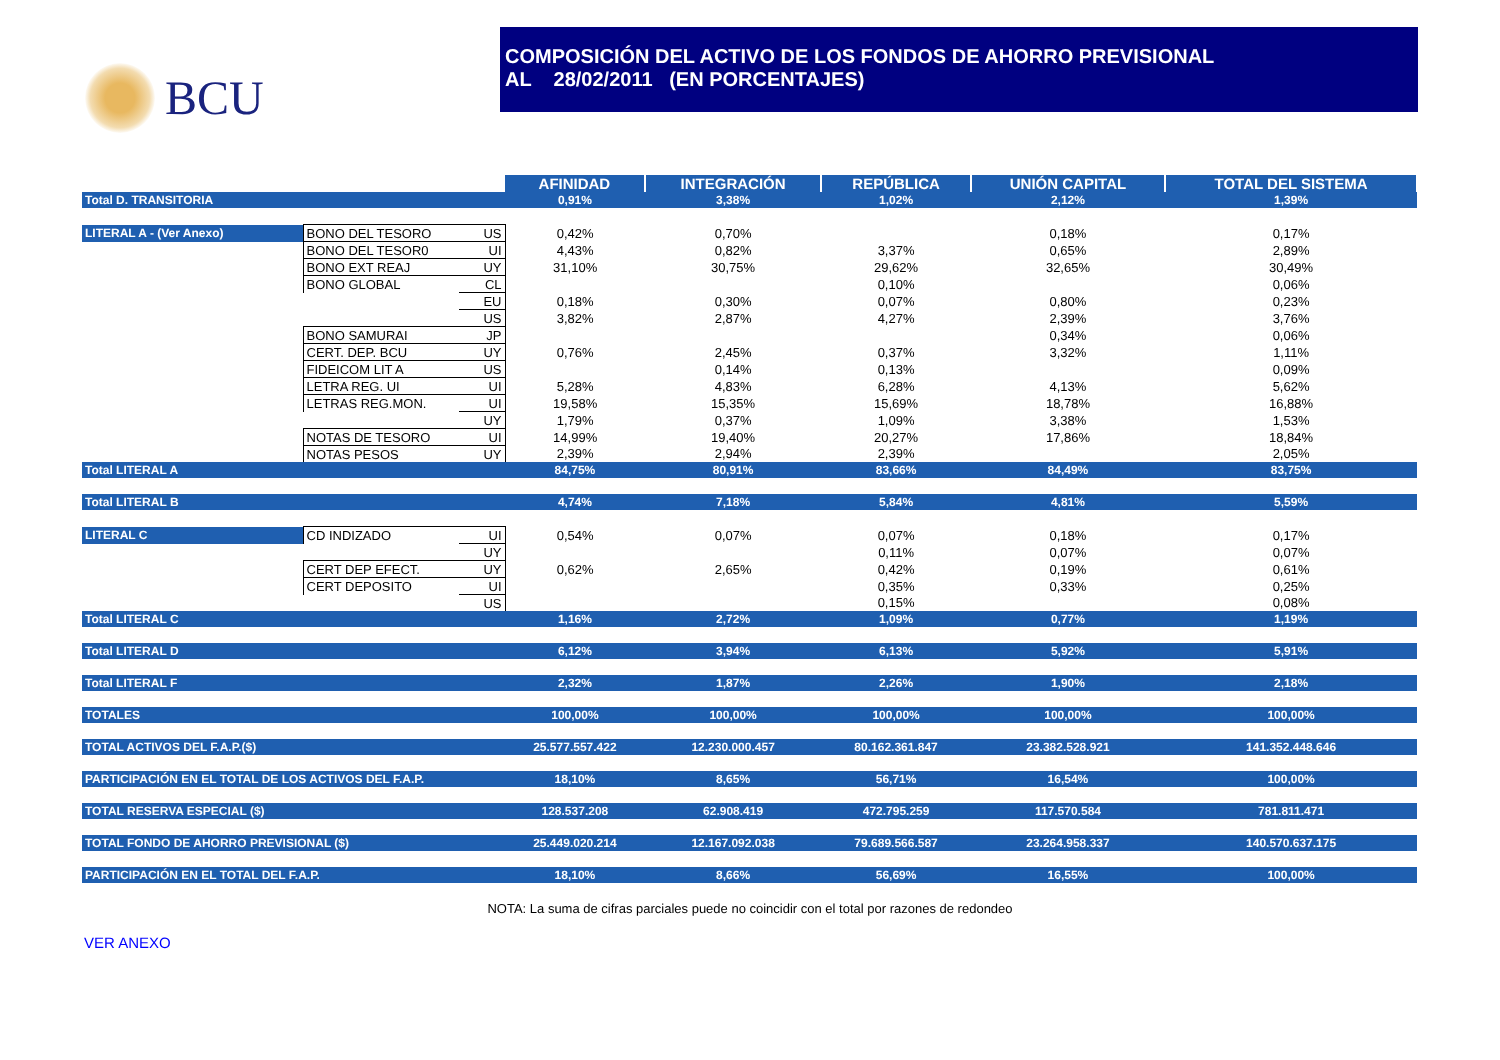BCU
COMPOSICIÓN DEL ACTIVO DE LOS FONDOS DE AHORRO PREVISIONAL
AL 28/02/2011 (EN PORCENTAJES)
| | | | AFINIDAD | INTEGRACIÓN | REPÚBLICA | UNIÓN CAPITAL | TOTAL DEL SISTEMA |
| Total D. TRANSITORIA | | | 0,91% | 3,38% | 1,02% | 2,12% | 1,39% |
| LITERAL A - (Ver Anexo) | BONO DEL TESORO | US | 0,42% | 0,70% | | 0,18% | 0,17% |
| | BONO DEL TESOR0 | UI | 4,43% | 0,82% | 3,37% | 0,65% | 2,89% |
| | BONO EXT REAJ | UY | 31,10% | 30,75% | 29,62% | 32,65% | 30,49% |
| | BONO GLOBAL | CL | | | 0,10% | | 0,06% |
| | | EU | 0,18% | 0,30% | 0,07% | 0,80% | 0,23% |
| | | US | 3,82% | 2,87% | 4,27% | 2,39% | 3,76% |
| | BONO SAMURAI | JP | | | | 0,34% | 0,06% |
| | CERT. DEP. BCU | UY | 0,76% | 2,45% | 0,37% | 3,32% | 1,11% |
| | FIDEICOM LIT A | US | | 0,14% | 0,13% | | 0,09% |
| | LETRA REG. UI | UI | 5,28% | 4,83% | 6,28% | 4,13% | 5,62% |
| | LETRAS REG.MON. | UI | 19,58% | 15,35% | 15,69% | 18,78% | 16,88% |
| | | UY | 1,79% | 0,37% | 1,09% | 3,38% | 1,53% |
| | NOTAS DE TESORO | UI | 14,99% | 19,40% | 20,27% | 17,86% | 18,84% |
| | NOTAS PESOS | UY | 2,39% | 2,94% | 2,39% | | 2,05% |
| Total LITERAL A | | | 84,75% | 80,91% | 83,66% | 84,49% | 83,75% |
| Total LITERAL B | | | 4,74% | 7,18% | 5,84% | 4,81% | 5,59% |
| LITERAL C | CD INDIZADO | UI | 0,54% | 0,07% | 0,07% | 0,18% | 0,17% |
| | | UY | | | 0,11% | 0,07% | 0,07% |
| | CERT DEP EFECT. | UY | 0,62% | 2,65% | 0,42% | 0,19% | 0,61% |
| | CERT DEPOSITO | UI | | | 0,35% | 0,33% | 0,25% |
| | | US | | | 0,15% | | 0,08% |
| Total LITERAL C | | | 1,16% | 2,72% | 1,09% | 0,77% | 1,19% |
| Total LITERAL D | | | 6,12% | 3,94% | 6,13% | 5,92% | 5,91% |
| Total LITERAL F | | | 2,32% | 1,87% | 2,26% | 1,90% | 2,18% |
| TOTALES | | | 100,00% | 100,00% | 100,00% | 100,00% | 100,00% |
| TOTAL ACTIVOS DEL F.A.P.($) | | | 25.577.557.422 | 12.230.000.457 | 80.162.361.847 | 23.382.528.921 | 141.352.448.646 |
| PARTICIPACIÓN EN EL TOTAL DE LOS ACTIVOS DEL F.A.P. | | | 18,10% | 8,65% | 56,71% | 16,54% | 100,00% |
| TOTAL RESERVA ESPECIAL ($) | | | 128.537.208 | 62.908.419 | 472.795.259 | 117.570.584 | 781.811.471 |
| TOTAL FONDO DE AHORRO PREVISIONAL ($) | | | 25.449.020.214 | 12.167.092.038 | 79.689.566.587 | 23.264.958.337 | 140.570.637.175 |
| PARTICIPACIÓN EN EL TOTAL DEL F.A.P. | | | 18,10% | 8,66% | 56,69% | 16,55% | 100,00% |
NOTA: La suma de cifras parciales puede no coincidir con el total por razones de redondeo
VER ANEXO